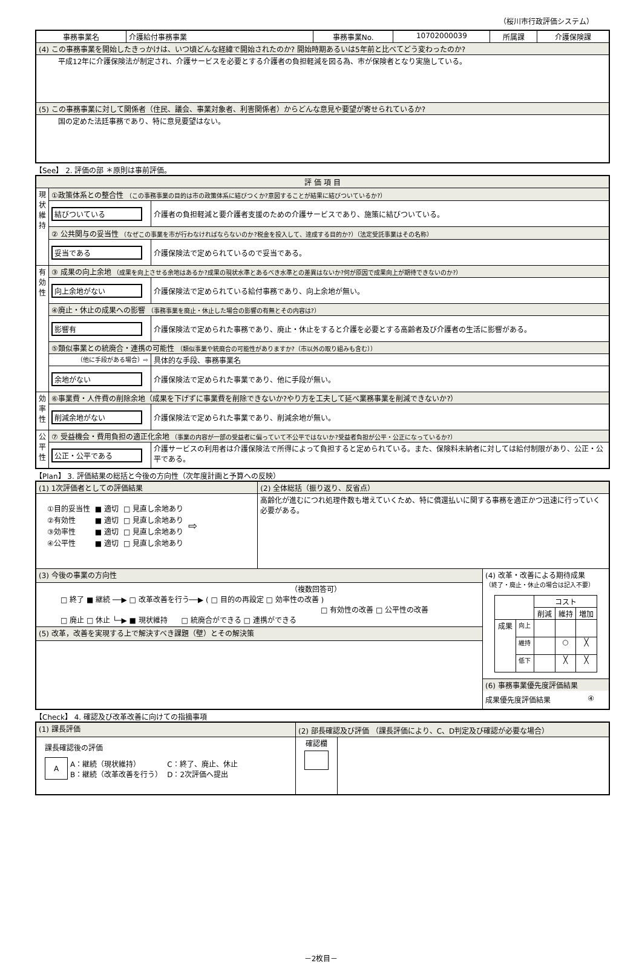（桜川市行政評価システム）
| 事務事業名 | 介護給付事務事業 | 事務事業No. | 10702000039 | 所属課 | 介護保険課 |
| (4) この事務事業を開始したきっかけは、いつ頃どんな経緯で開始されたのか? 開始時期あるいは5年前と比べてどう変わったのか? | | | | | |
| 平成12年に介護保険法が制定され、介護サービスを必要とする介護者の負担軽減を図る為、市が保険者となり実施している。 | | | | | |
| (5) この事務事業に対して関係者（住民、議会、事業対象者、利害関係者）からどんな意見や要望が寄せられているか? | | | | | |
| 国の定めた法廷事務であり、特に意見要望はない。 | | | | | |
【See】 2. 評価の部 ＊原則は事前評価。
| 評 価 項 目 | | |
| 現状維持 | ①政策体系との整合性 （この事務事業の目的は市の政策体系に結びつくか?意図することが結果に結びついているか?） | |
| | 結びついている | 介護者の負担軽減と要介護者支援のための介護サービスであり、施策に結びついている。 |
| | ② 公共関与の妥当性 （なぜこの事業を市が行わなければならないのか?税金を投入して、達成する目的か?）（法定受託事業はその名称） | |
| | 妥当である | 介護保険法で定められているので妥当である。 |
| 有効性 | ③ 成果の向上余地 （成果を向上させる余地はあるか?成果の現状水準とあるべき水準との差異はないか?何が原因で成果向上が期待できないのか?） | |
| | 向上余地がない | 介護保険法で定められている給付事務であり、向上余地が無い。 |
| | ④廃止・休止の成果への影響 （事務事業を廃止・休止した場合の影響の有無とその内容は?） | |
| | 影響有 | 介護保険法で定められた事務であり、廃止・休止をすると介護を必要とする高齢者及び介護者の生活に影響がある。 |
| | ⑤類似事業との統廃合・連携の可能性 （類似事業や統廃合の可能性がありますか?（市以外の取り組みも含む）） | |
| | （他に手段がある場合）⇨ | 具体的な手段、事務事業名 |
| | 余地がない | 介護保険法で定められた事業であり、他に手段が無い。 |
| 効率性 | ⑥事業費・人件費の削除余地（成果を下げずに事業費を削除できないか?やり方を工夫して延べ業務事業を削減できないか?） | |
| | 削減余地がない | 介護保険法で定められた事業であり、削減余地が無い。 |
| 公平性 | ⑦ 受益機会・費用負担の適正化余地 （事業の内容が一部の受益者に偏っていて不公平ではないか?受益者負担が公平・公正になっているか?） | |
| | 公正・公平である | 介護サービスの利用者は介護保険法で所得によって負担すると定められている。また、保険料未納者に対しては給付制限があり、公正・公平である。 |
【Plan】 3. 評価結果の総括と今後の方向性（次年度計画と予算への反映）
| (1) 1次評価者としての評価結果 | (2) 全体総括（振り返り、反省点） | |
| / ①目的妥当性 / ■ 適切 / □ 見直し余地あり / ⇨ / / ②有効性 / ■ 適切 / □ 見直し余地あり / / / ③効率性 / ■ 適切 / □ 見直し余地あり / / / ④公平性 / ■ 適切 / □ 見直し余地あり / / | 高齢化が進むにつれ処理件数も増えていくため、特に償還払いに関する事務を適正かつ迅速に行っていく必要がある。 | |
| (3) 今後の事業の方向性 | | (4) 改革・改善による期待成果 （終了・廃止・休止の場合は記入不要） / / / コスト / / / / / / 削減 / 維持 / 増加 / / 成果 / 向上 / / / / / / 維持 / / ○ / ╳ / / / 低下 / / ╳ / ╳ / (6) 事務事業優先度評価結果 成果優先度評価結果 ④ |
| （複数回答可） □ 終了 ■ 継続 ──▶ □ 改革改善を行う──▶ ( □ 目的の再設定 □ 効率性の改善 ) □ 有効性の改善 □ 公平性の改善 □ 廃止 □ 休止 └─▶ ■ 現状維持 □ 統廃合ができる □ 連携ができる | | |
| (5) 改革，改善を実現する上で解決すべき課題（壁）とその解決策 | | |
【Check】 4. 確認及び改革改善に向けての指摘事項
| (1) 課長評価 | (2) 部長確認及び評価 （課長評価により、C、D判定及び確認が必要な場合） | |
| 課長確認後の評価 / A / A：継続（現状維持） B：継続（改革改善を行う） / C：終了、廃止、休止 D：2次評価へ提出 / | 確認欄 | |
－2枚目－